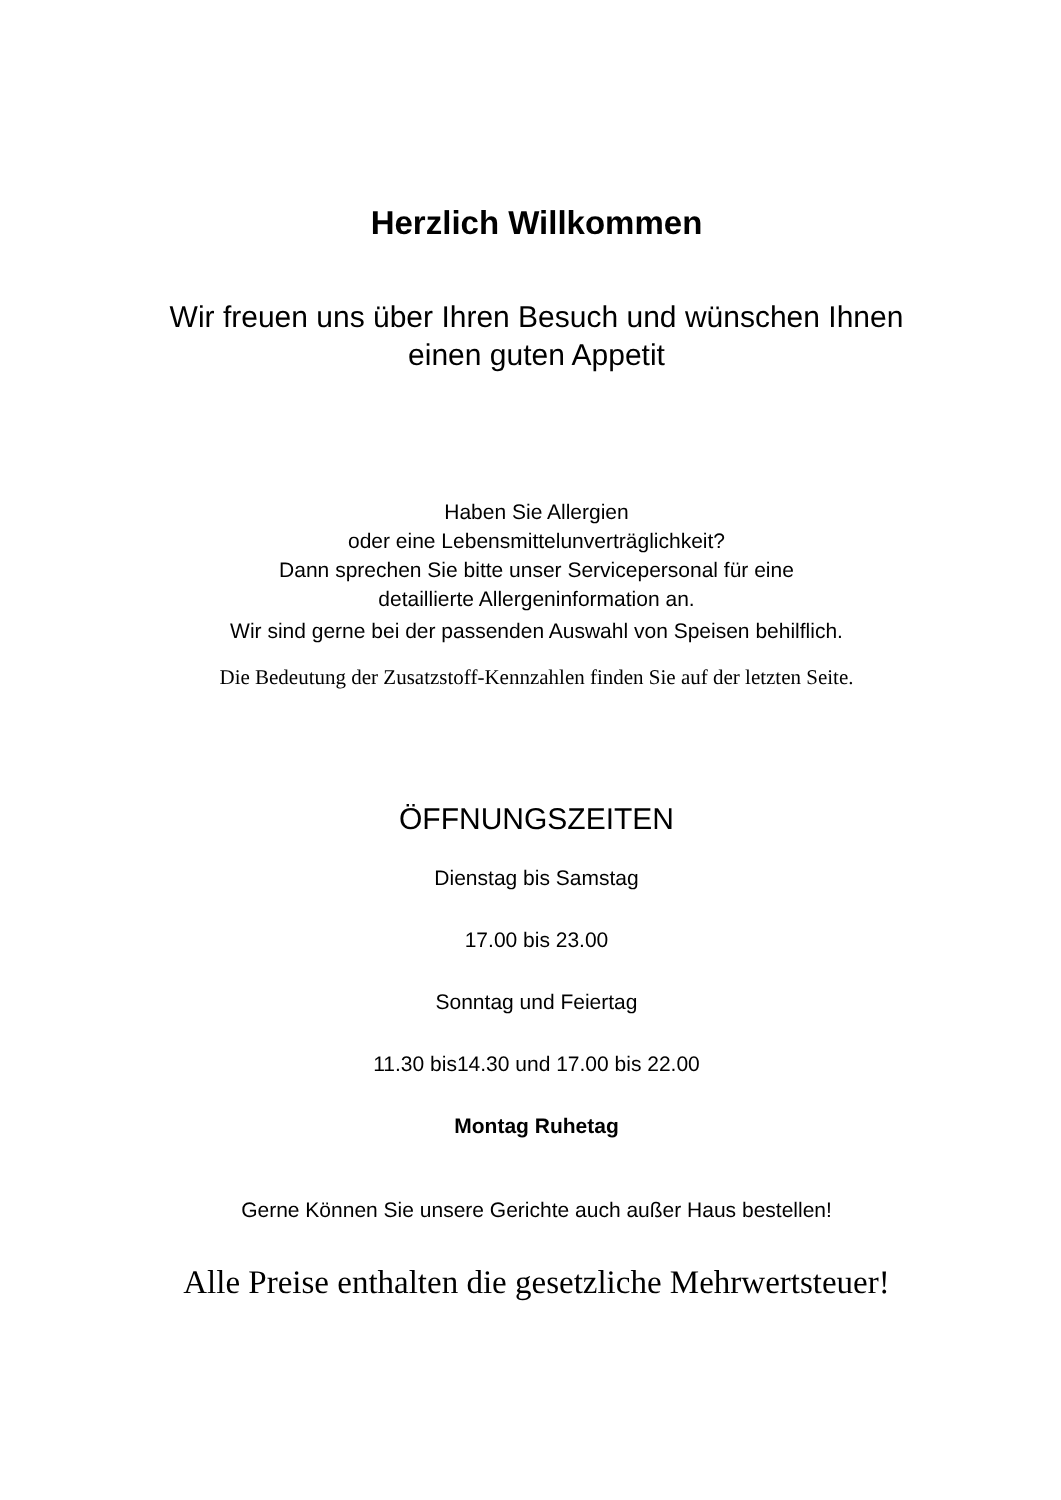Herzlich Willkommen
Wir freuen uns über Ihren Besuch und wünschen Ihnen
einen guten Appetit
Haben Sie Allergien
oder eine Lebensmittelunverträglichkeit?
Dann sprechen Sie bitte unser Servicepersonal für eine
detaillierte Allergeninformation an.
Wir sind gerne bei der passenden Auswahl von Speisen behilflich.
Die Bedeutung der Zusatzstoff-Kennzahlen finden Sie auf der letzten Seite.
ÖFFNUNGSZEITEN
Dienstag bis Samstag
17.00 bis 23.00
Sonntag und Feiertag
11.30 bis14.30 und 17.00 bis 22.00
Montag Ruhetag
Gerne Können Sie unsere Gerichte auch außer Haus bestellen!
Alle Preise enthalten die gesetzliche Mehrwertsteuer!